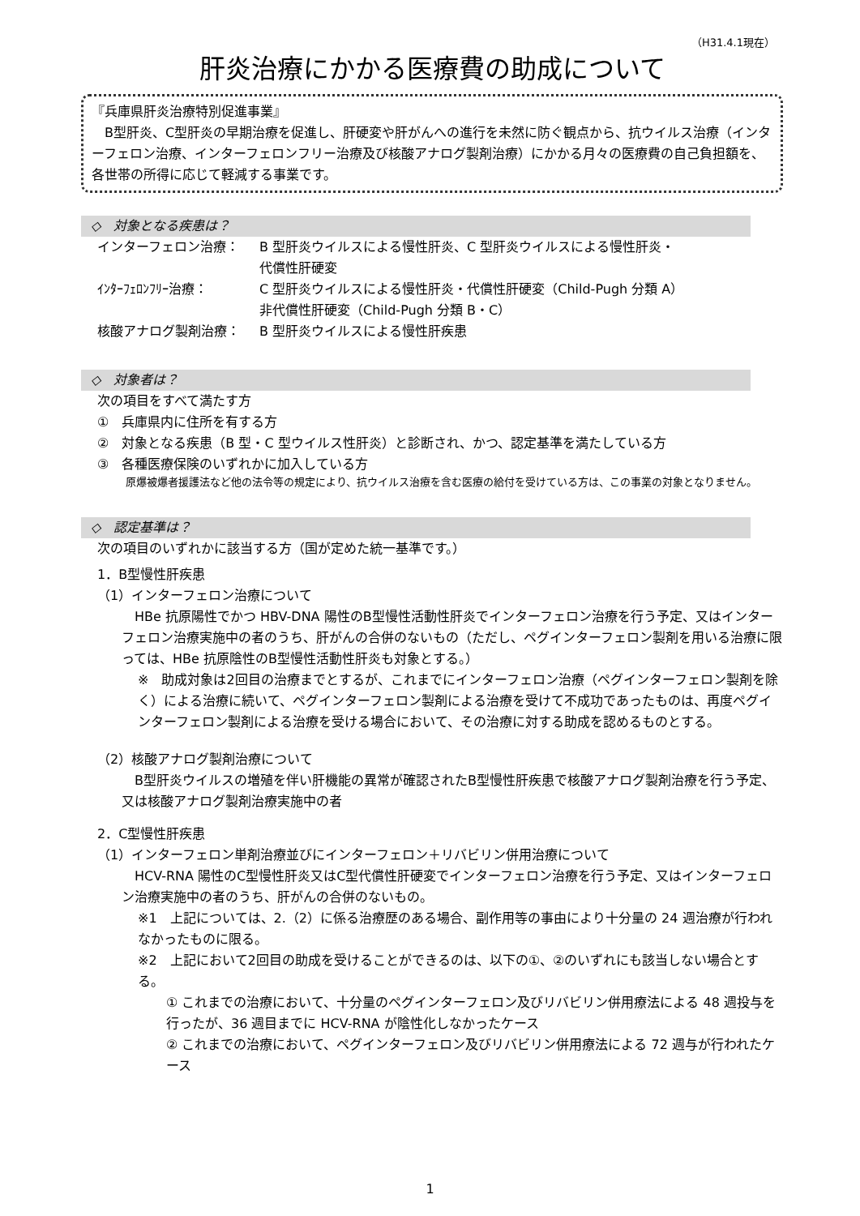（H31.4.1現在）
肝炎治療にかかる医療費の助成について
『兵庫県肝炎治療特別促進事業』
　B型肝炎、C型肝炎の早期治療を促進し、肝硬変や肝がんへの進行を未然に防ぐ観点から、抗ウイルス治療（インターフェロン治療、インターフェロンフリー治療及び核酸アナログ製剤治療）にかかる月々の医療費の自己負担額を、各世帯の所得に応じて軽減する事業です。
◇　対象となる疾患は？
インターフェロン治療： B 型肝炎ウイルスによる慢性肝炎、C 型肝炎ウイルスによる慢性肝炎・
代償性肝硬変
ｲﾝﾀｰﾌｪﾛﾝﾌﾘｰ治療： C 型肝炎ウイルスによる慢性肝炎・代償性肝硬変（Child-Pugh 分類 A）
非代償性肝硬変（Child-Pugh 分類 B・C）
核酸アナログ製剤治療： B 型肝炎ウイルスによる慢性肝疾患
◇　対象者は？
次の項目をすべて満たす方
①　兵庫県内に住所を有する方
②　対象となる疾患（B 型・C 型ウイルス性肝炎）と診断され、かつ、認定基準を満たしている方
③　各種医療保険のいずれかに加入している方
原爆被爆者援護法など他の法令等の規定により、抗ウイルス治療を含む医療の給付を受けている方は、この事業の対象となりません。
◇　認定基準は？
次の項目のいずれかに該当する方（国が定めた統一基準です。）
1．B型慢性肝疾患
（1）インターフェロン治療について
HBe 抗原陽性でかつ HBV-DNA 陽性のB型慢性活動性肝炎でインターフェロン治療を行う予定、又はインターフェロン治療実施中の者のうち、肝がんの合併のないもの（ただし、ペグインターフェロン製剤を用いる治療に限っては、HBe 抗原陰性のB型慢性活動性肝炎も対象とする。）
※　助成対象は2回目の治療までとするが、これまでにインターフェロン治療（ペグインターフェロン製剤を除く）による治療に続いて、ペグインターフェロン製剤による治療を受けて不成功であったものは、再度ペグインターフェロン製剤による治療を受ける場合において、その治療に対する助成を認めるものとする。
（2）核酸アナログ製剤治療について
B型肝炎ウイルスの増殖を伴い肝機能の異常が確認されたB型慢性肝疾患で核酸アナログ製剤治療を行う予定、又は核酸アナログ製剤治療実施中の者
2．C型慢性肝疾患
（1）インターフェロン単剤治療並びにインターフェロン＋リバビリン併用治療について
HCV-RNA 陽性のC型慢性肝炎又はC型代償性肝硬変でインターフェロン治療を行う予定、又はインターフェロン治療実施中の者のうち、肝がんの合併のないもの。
※1　上記については、2.（2）に係る治療歴のある場合、副作用等の事由により十分量の 24 週治療が行われなかったものに限る。
※2　上記において2回目の助成を受けることができるのは、以下の①、②のいずれにも該当しない場合とする。
① これまでの治療において、十分量のペグインターフェロン及びリバビリン併用療法による 48 週投与を行ったが、36 週目までに HCV-RNA が陰性化しなかったケース
② これまでの治療において、ペグインターフェロン及びリバビリン併用療法による 72 週与が行われたケース
1